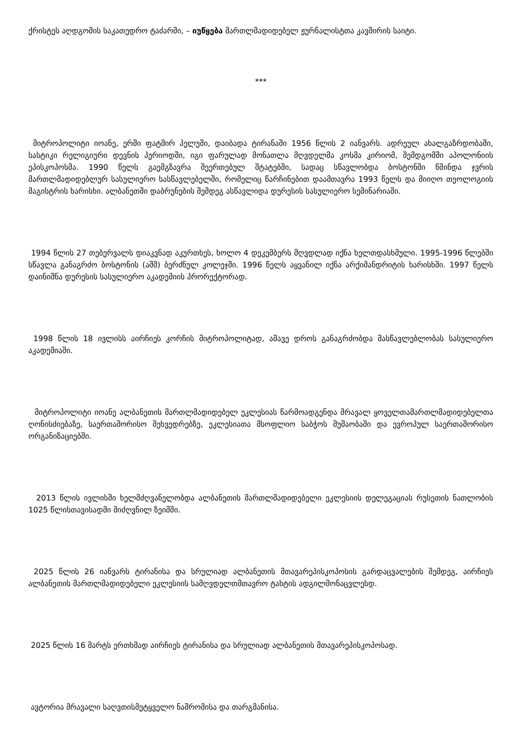ქრისტეს აღდგომის საკათედრო ტაძარში, – იუწყება მართლმადიდებელ ჟურნალისტთა კავშირის საიტი.
***
მიტროპოლიტი იოანე, ერში ფატმირ პელუში, დაიბადა ტირანაში 1956 წლის 2 იანვარს. ადრეულ ახალგაზრდობაში, სასტიკი რელიგიური დევნის პერიოდში, იგი ფარულად მონათლა მღვდელმა კოსმა კირიომ, შემდგომში აპოლონიის ეპისკოპოსმა. 1990 წელს გაემგზავრა შეერთებულ შტატებში, სადაც სწავლობდა ბოსტონში წმინდა ჯვრის მართლმადიდებლურ სასულიერო სასწავლებელში, რომელიც წარჩინებით დაამთავრა 1993 წელს და მიიღო თეოლოგიის მაგისტრის ხარისხი. ალბანეთში დაბრუნების შემდეგ ასწავლიდა დურესის სასულიერო სემინარიაში.
1994 წლის 27 თებერვალს დიაკვნად აკურთხეს, ხოლო 4 დეკემბერს მღვდლად იქნა ხელთდასხმული. 1995-1996 წლებში სწავლა განაგრძო ბოსტონის (აშშ) ბერძნულ კოლეჯში. 1996 წელს აყვანილ იქნა არქიმანდრიტის ხარისხში. 1997 წელს დაინიშნა დურესის სასულიერო აკადემიის პრორექტორად.
1998 წლის 18 ივლისს აირჩიეს კორჩის მიტროპოლიტად, ამავე დროს განაგრძობდა მასწავლებლობას სასულიერო აკადემიაში.
მიტროპოლიტი იოანე ალბანეთის მართლმადიდებელ ეკლესიას წარმოადგენდა მრავალ ყოველთამართლმადიდებელთა ღონისძიებაზე, საერთაშორისო შეხვედრებზე, ეკლესიათა მსოფლიო საბჭოს მუშაობაში და ევროპულ საერთაშორისო ორგანიზაციებში.
2013 წლის ივლისში ხელმძღვანელობდა ალბანეთის მართლმადიდებელი ეკლესიის დელეგაციას რუსეთის ნათლობის 1025 წლისთავისადმი მიძღვნილ ზეიმში.
2025 წლის 26 იანვარს ტირანისა და სრულიად ალბანეთის მთავარეპისკოპოსის გარდაცვალების შემდეგ, აირჩიეს ალბანეთის მართლმადიდებელი ეკლესიის სამღვდელთმთავრო ტახტის ადგილმონაცვლესდ.
2025 წლის 16 მარტს ერთხმად აირჩიეს ტირანისა და სრულიად ალბანეთის მთავარეპისკოპოსად.
ავტორია მრავალი საღვთისმეტყველო ნაშრომისა და თარგმანისა.